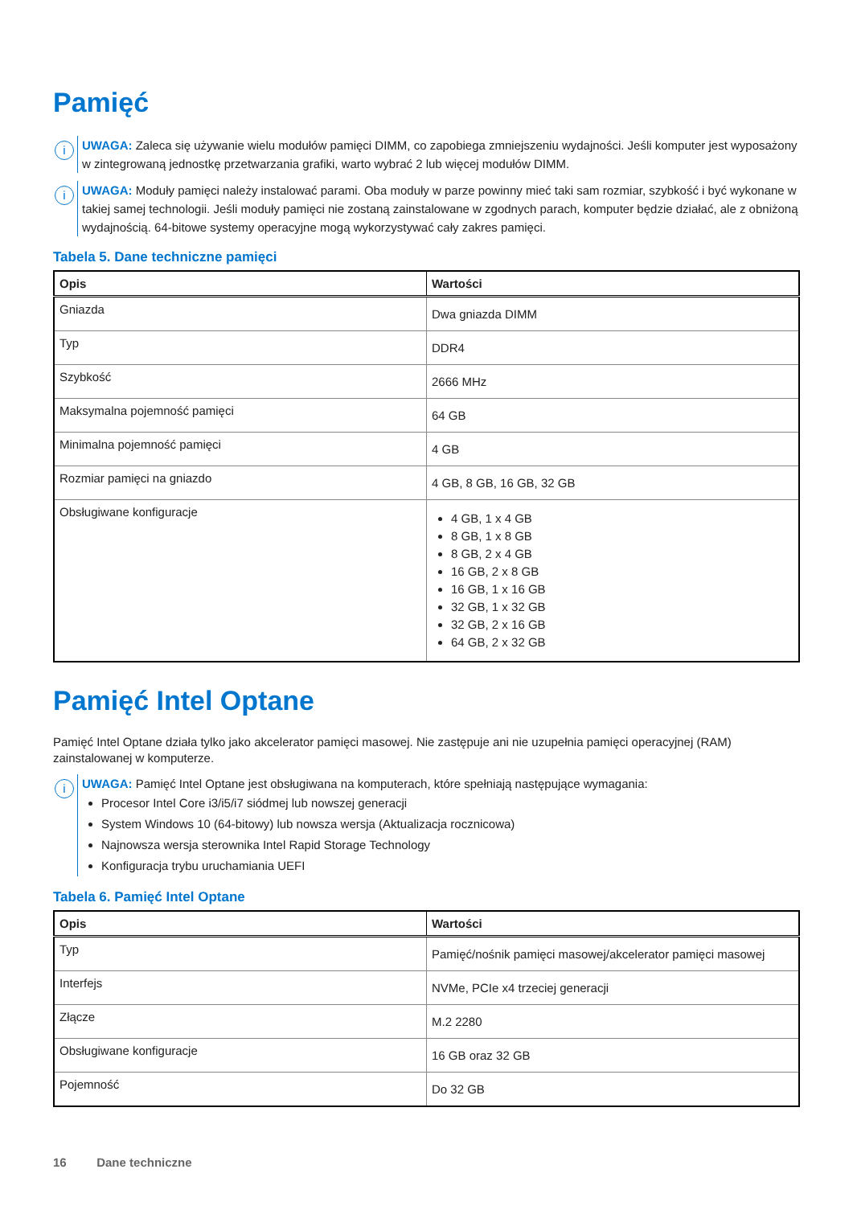Pamięć
i
UWAGA: Zaleca się używanie wielu modułów pamięci DIMM, co zapobiega zmniejszeniu wydajności. Jeśli komputer jest wyposażony w zintegrowaną jednostkę przetwarzania grafiki, warto wybrać 2 lub więcej modułów DIMM.
i
UWAGA: Moduły pamięci należy instalować parami. Oba moduły w parze powinny mieć taki sam rozmiar, szybkość i być wykonane w takiej samej technologii. Jeśli moduły pamięci nie zostaną zainstalowane w zgodnych parach, komputer będzie działać, ale z obniżoną wydajnością. 64-bitowe systemy operacyjne mogą wykorzystywać cały zakres pamięci.
Tabela 5. Dane techniczne pamięci
| Opis | Wartości |
| --- | --- |
| Gniazda | Dwa gniazda DIMM |
| Typ | DDR4 |
| Szybkość | 2666 MHz |
| Maksymalna pojemność pamięci | 64 GB |
| Minimalna pojemność pamięci | 4 GB |
| Rozmiar pamięci na gniazdo | 4 GB, 8 GB, 16 GB, 32 GB |
| Obsługiwane konfiguracje | 4 GB, 1 x 4 GB 8 GB, 1 x 8 GB 8 GB, 2 x 4 GB 16 GB, 2 x 8 GB 16 GB, 1 x 16 GB 32 GB, 1 x 32 GB 32 GB, 2 x 16 GB 64 GB, 2 x 32 GB |
Pamięć Intel Optane
Pamięć Intel Optane działa tylko jako akcelerator pamięci masowej. Nie zastępuje ani nie uzupełnia pamięci operacyjnej (RAM) zainstalowanej w komputerze.
i
UWAGA: Pamięć Intel Optane jest obsługiwana na komputerach, które spełniają następujące wymagania:
Procesor Intel Core i3/i5/i7 siódmej lub nowszej generacji
System Windows 10 (64-bitowy) lub nowsza wersja (Aktualizacja rocznicowa)
Najnowsza wersja sterownika Intel Rapid Storage Technology
Konfiguracja trybu uruchamiania UEFI
Tabela 6. Pamięć Intel Optane
| Opis | Wartości |
| --- | --- |
| Typ | Pamięć/nośnik pamięci masowej/akcelerator pamięci masowej |
| Interfejs | NVMe, PCIe x4 trzeciej generacji |
| Złącze | M.2 2280 |
| Obsługiwane konfiguracje | 16 GB oraz 32 GB |
| Pojemność | Do 32 GB |
16 Dane techniczne